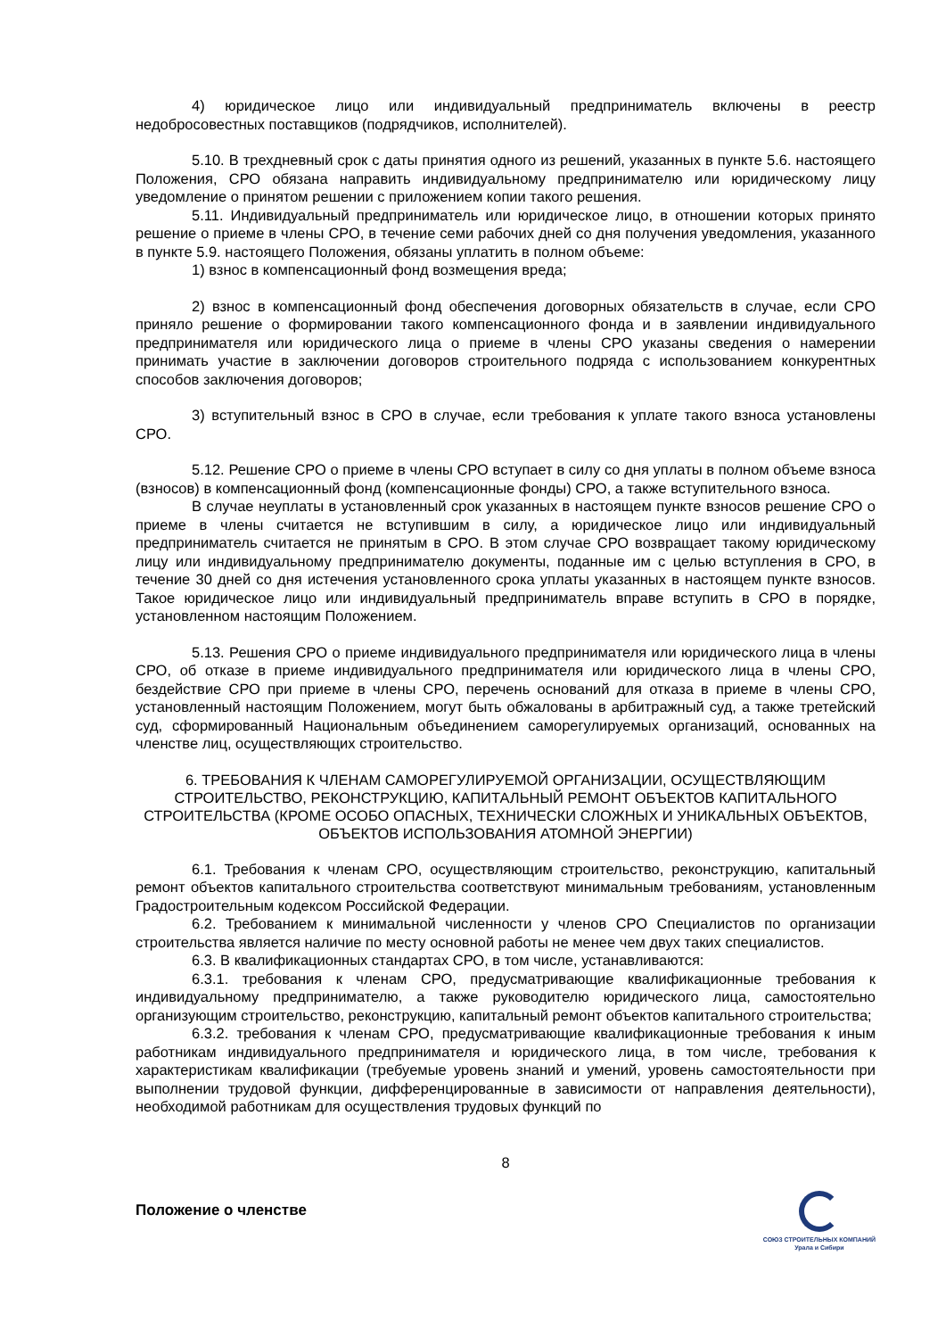4) юридическое лицо или индивидуальный предприниматель включены в реестр недобросовестных поставщиков (подрядчиков, исполнителей).
5.10. В трехдневный срок с даты принятия одного из решений, указанных в пункте 5.6. настоящего Положения, СРО обязана направить индивидуальному предпринимателю или юридическому лицу уведомление о принятом решении с приложением копии такого решения.
5.11. Индивидуальный предприниматель или юридическое лицо, в отношении которых принято решение о приеме в члены СРО, в течение семи рабочих дней со дня получения уведомления, указанного в пункте 5.9. настоящего Положения, обязаны уплатить в полном объеме:
1) взнос в компенсационный фонд возмещения вреда;
2) взнос в компенсационный фонд обеспечения договорных обязательств в случае, если СРО приняло решение о формировании такого компенсационного фонда и в заявлении индивидуального предпринимателя или юридического лица о приеме в члены СРО указаны сведения о намерении принимать участие в заключении договоров строительного подряда с использованием конкурентных способов заключения договоров;
3) вступительный взнос в СРО в случае, если требования к уплате такого взноса установлены СРО.
5.12. Решение СРО о приеме в члены СРО вступает в силу со дня уплаты в полном объеме взноса (взносов) в компенсационный фонд (компенсационные фонды) СРО, а также вступительного взноса.
В случае неуплаты в установленный срок указанных в настоящем пункте взносов решение СРО о приеме в члены считается не вступившим в силу, а юридическое лицо или индивидуальный предприниматель считается не принятым в СРО. В этом случае СРО возвращает такому юридическому лицу или индивидуальному предпринимателю документы, поданные им с целью вступления в СРО, в течение 30 дней со дня истечения установленного срока уплаты указанных в настоящем пункте взносов. Такое юридическое лицо или индивидуальный предприниматель вправе вступить в СРО в порядке, установленном настоящим Положением.
5.13. Решения СРО о приеме индивидуального предпринимателя или юридического лица в члены СРО, об отказе в приеме индивидуального предпринимателя или юридического лица в члены СРО, бездействие СРО при приеме в члены СРО, перечень оснований для отказа в приеме в члены СРО, установленный настоящим Положением, могут быть обжалованы в арбитражный суд, а также третейский суд, сформированный Национальным объединением саморегулируемых организаций, основанных на членстве лиц, осуществляющих строительство.
6. ТРЕБОВАНИЯ К ЧЛЕНАМ САМОРЕГУЛИРУЕМОЙ ОРГАНИЗАЦИИ, ОСУЩЕСТВЛЯЮЩИМ СТРОИТЕЛЬСТВО, РЕКОНСТРУКЦИЮ, КАПИТАЛЬНЫЙ РЕМОНТ ОБЪЕКТОВ КАПИТАЛЬНОГО СТРОИТЕЛЬСТВА (КРОМЕ ОСОБО ОПАСНЫХ, ТЕХНИЧЕСКИ СЛОЖНЫХ И УНИКАЛЬНЫХ ОБЪЕКТОВ, ОБЪЕКТОВ ИСПОЛЬЗОВАНИЯ АТОМНОЙ ЭНЕРГИИ)
6.1. Требования к членам СРО, осуществляющим строительство, реконструкцию, капитальный ремонт объектов капитального строительства соответствуют минимальным требованиям, установленным Градостроительным кодексом Российской Федерации.
6.2. Требованием к минимальной численности у членов СРО Специалистов по организации строительства является наличие по месту основной работы не менее чем двух таких специалистов.
6.3. В квалификационных стандартах СРО, в том числе, устанавливаются:
6.3.1. требования к членам СРО, предусматривающие квалификационные требования к индивидуальному предпринимателю, а также руководителю юридического лица, самостоятельно организующим строительство, реконструкцию, капитальный ремонт объектов капитального строительства;
6.3.2. требования к членам СРО, предусматривающие квалификационные требования к иным работникам индивидуального предпринимателя и юридического лица, в том числе, требования к характеристикам квалификации (требуемые уровень знаний и умений, уровень самостоятельности при выполнении трудовой функции, дифференцированные в зависимости от направления деятельности), необходимой работникам для осуществления трудовых функций по
8
Положение о членстве
СОЮЗ СТРОИТЕЛЬНЫХ КОМПАНИЙ
Урала и Сибири